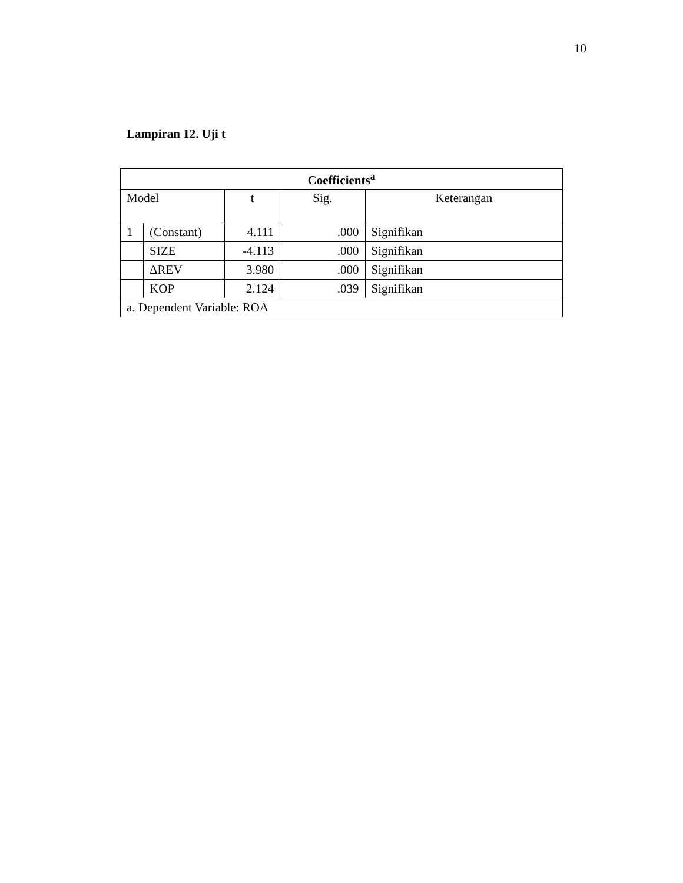10
Lampiran 12. Uji t
| Coefficients<sup>a</sup> | | | | |
| --- | --- | --- | --- | --- |
| Model | | t | Sig. | Keterangan |
| 1 | (Constant) | 4.111 | .000 | Signifikan |
| | SIZE | -4.113 | .000 | Signifikan |
| | ΔREV | 3.980 | .000 | Signifikan |
| | KOP | 2.124 | .039 | Signifikan |
| a. Dependent Variable: ROA | | | | |